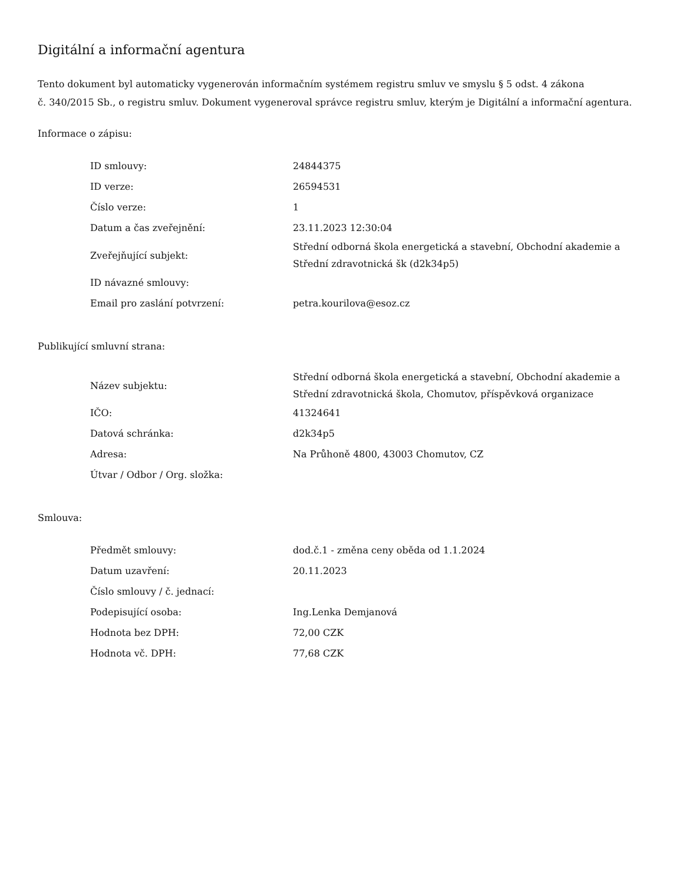Digitální a informační agentura
Tento dokument byl automaticky vygenerován informačním systémem registru smluv ve smyslu § 5 odst. 4 zákona
č. 340/2015 Sb., o registru smluv. Dokument vygeneroval správce registru smluv, kterým je Digitální a informační agentura.
Informace o zápisu:
| ID smlouvy: | 24844375 |
| ID verze: | 26594531 |
| Číslo verze: | 1 |
| Datum a čas zveřejnění: | 23.11.2023 12:30:04 |
| Zveřejňující subjekt: | Střední odborná škola energetická a stavební, Obchodní akademie a Střední zdravotnická šk (d2k34p5) |
| ID návazné smlouvy: | |
| Email pro zaslání potvrzení: | petra.kourilova@esoz.cz |
Publikující smluvní strana:
| Název subjektu: | Střední odborná škola energetická a stavební, Obchodní akademie a Střední zdravotnická škola, Chomutov, příspěvková organizace |
| IČO: | 41324641 |
| Datová schránka: | d2k34p5 |
| Adresa: | Na Průhoně 4800, 43003 Chomutov, CZ |
| Útvar / Odbor / Org. složka: | |
Smlouva:
| Předmět smlouvy: | dod.č.1 - změna ceny oběda od 1.1.2024 |
| Datum uzavření: | 20.11.2023 |
| Číslo smlouvy / č. jednací: | |
| Podepisující osoba: | Ing.Lenka Demjanová |
| Hodnota bez DPH: | 72,00 CZK |
| Hodnota vč. DPH: | 77,68 CZK |